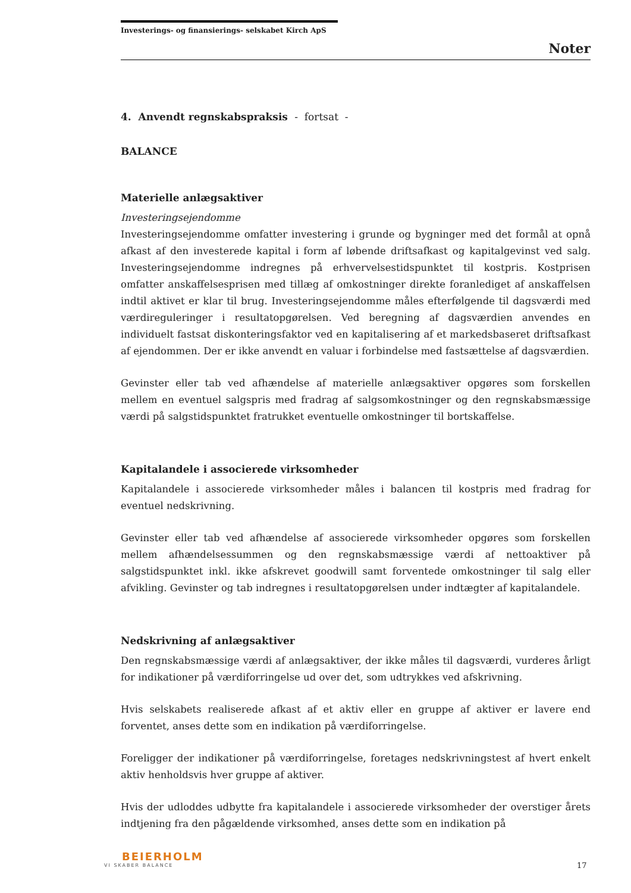Investerings- og finansierings- selskabet Kirch ApS
Noter
4. Anvendt regnskabspraksis - fortsat -
BALANCE
Materielle anlægsaktiver
Investeringsejendomme
Investeringsejendomme omfatter investering i grunde og bygninger med det formål at opnå afkast af den investerede kapital i form af løbende driftsafkast og kapitalgevinst ved salg. Investeringsejendomme indregnes på erhvervelsestidspunktet til kostpris. Kostprisen omfatter anskaffelsesprisen med tillæg af omkostninger direkte foranlediget af anskaffelsen indtil aktivet er klar til brug. Investeringsejendomme måles efterfølgende til dagsværdi med værdireguleringer i resultatopgørelsen. Ved beregning af dagsværdien anvendes en individuelt fastsat diskonteringsfaktor ved en kapitalisering af et markedsbaseret driftsafkast af ejendommen. Der er ikke anvendt en valuar i forbindelse med fastsættelse af dagsværdien.
Gevinster eller tab ved afhændelse af materielle anlægsaktiver opgøres som forskellen mellem en eventuel salgspris med fradrag af salgsomkostninger og den regnskabsmæssige værdi på salgstidspunktet fratrukket eventuelle omkostninger til bortskaffelse.
Kapitalandele i associerede virksomheder
Kapitalandele i associerede virksomheder måles i balancen til kostpris med fradrag for eventuel nedskrivning.
Gevinster eller tab ved afhændelse af associerede virksomheder opgøres som forskellen mellem afhændelsessummen og den regnskabsmæssige værdi af nettoaktiver på salgstidspunktet inkl. ikke afskrevet goodwill samt forventede omkostninger til salg eller afvikling. Gevinster og tab indregnes i resultatopgørelsen under indtægter af kapitalandele.
Nedskrivning af anlægsaktiver
Den regnskabsmæssige værdi af anlægsaktiver, der ikke måles til dagsværdi, vurderes årligt for indikationer på værdiforringelse ud over det, som udtrykkes ved afskrivning.
Hvis selskabets realiserede afkast af et aktiv eller en gruppe af aktiver er lavere end forventet, anses dette som en indikation på værdiforringelse.
Foreligger der indikationer på værdiforringelse, foretages nedskrivningstest af hvert enkelt aktiv henholdsvis hver gruppe af aktiver.
Hvis der udloddes udbytte fra kapitalandele i associerede virksomheder der overstiger årets indtjening fra den pågældende virksomhed, anses dette som en indikation på
BEIERHOLM
VI SKABER BALANCE
17